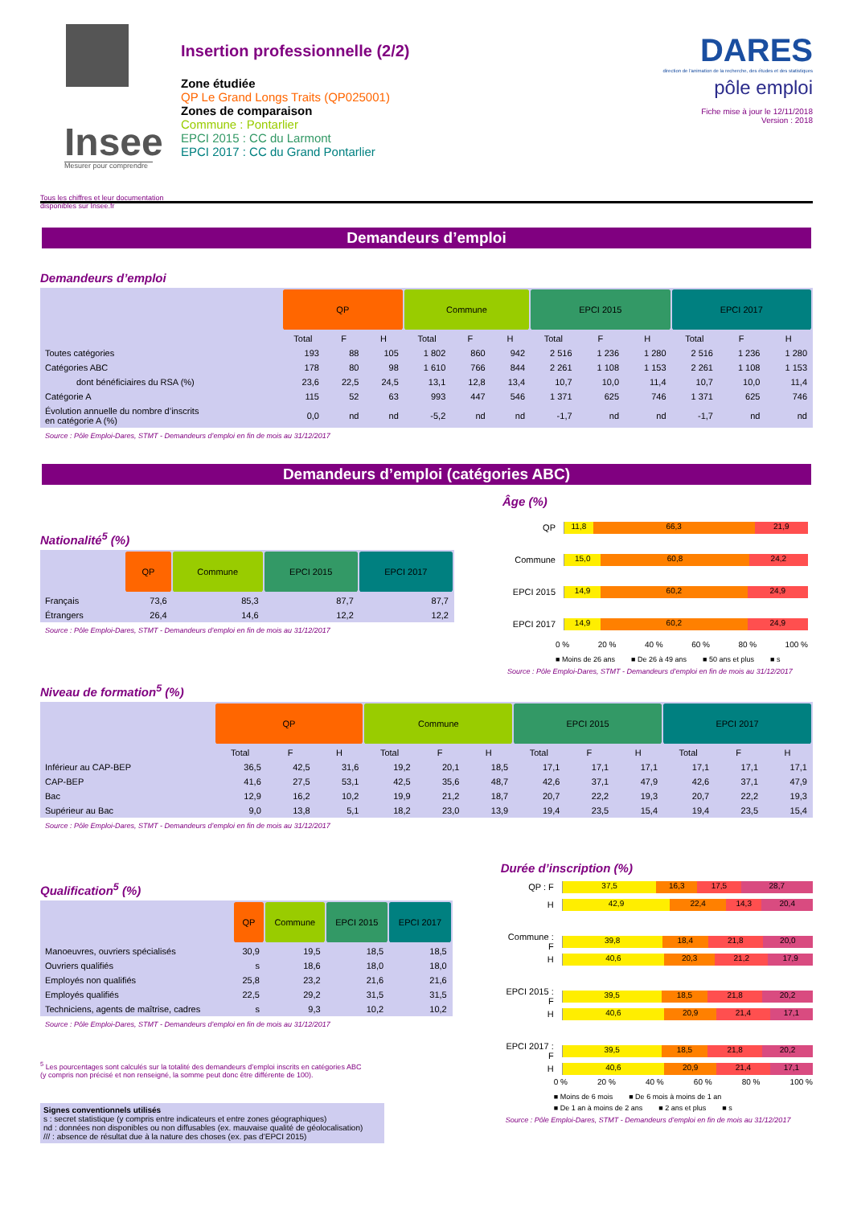Insee
Mesurer pour comprendre
Tous les chiffres et leur documentation disponibles sur Insee.fr
Insertion professionnelle (2/2)
Zone étudiée
QP Le Grand Longs Traits (QP025001)
Zones de comparaison
Commune : Pontarlier
EPCI 2015 : CC du Larmont
EPCI 2017 : CC du Grand Pontarlier
DARES
direction de l'animation de la recherche, des études et des statistiques
pôle emploi
Fiche mise à jour le 12/11/2018
Version : 2018
Demandeurs d’emploi
Demandeurs d’emploi
| | QP | | | Commune | | | EPCI 2015 | | | EPCI 2017 | | |
| --- | --- | --- | --- | --- | --- | --- | --- | --- | --- | --- | --- | --- |
| | Total | F | H | Total | F | H | Total | F | H | Total | F | H |
| Toutes catégories | 193 | 88 | 105 | 1 802 | 860 | 942 | 2 516 | 1 236 | 1 280 | 2 516 | 1 236 | 1 280 |
| Catégories ABC | 178 | 80 | 98 | 1 610 | 766 | 844 | 2 261 | 1 108 | 1 153 | 2 261 | 1 108 | 1 153 |
| dont bénéficiaires du RSA (%) | 23,6 | 22,5 | 24,5 | 13,1 | 12,8 | 13,4 | 10,7 | 10,0 | 11,4 | 10,7 | 10,0 | 11,4 |
| Catégorie A | 115 | 52 | 63 | 993 | 447 | 546 | 1 371 | 625 | 746 | 1 371 | 625 | 746 |
| Évolution annuelle du nombre d’inscrits en catégorie A (%) | 0,0 | nd | nd | -5,2 | nd | nd | -1,7 | nd | nd | -1,7 | nd | nd |
Source : Pôle Emploi-Dares, STMT - Demandeurs d’emploi en fin de mois au 31/12/2017
Demandeurs d’emploi (catégories ABC)
Nationalité<sup>5</sup> (%)
| | QP | Commune | EPCI 2015 | EPCI 2017 |
| --- | --- | --- | --- | --- |
| Français | 73,6 | 85,3 | 87,7 | 87,7 |
| Étrangers | 26,4 | 14,6 | 12,2 | 12,2 |
Source : Pôle Emploi-Dares, STMT - Demandeurs d’emploi en fin de mois au 31/12/2017
Âge (%)
QP
11,8 66,3 21,9
Commune
15,0 60,8 24,2
EPCI 2015
14,9 60,2 24,9
EPCI 2017
14,9 60,2 24,9
0 % 20 % 40 % 60 % 80 % 100 %
■ Moins de 26 ans ■ De 26 à 49 ans ■ 50 ans et plus ■ s
Source : Pôle Emploi-Dares, STMT - Demandeurs d’emploi en fin de mois au 31/12/2017
Niveau de formation<sup>5</sup> (%)
| | QP | | | Commune | | | EPCI 2015 | | | EPCI 2017 | | |
| --- | --- | --- | --- | --- | --- | --- | --- | --- | --- | --- | --- | --- |
| | Total | F | H | Total | F | H | Total | F | H | Total | F | H |
| Inférieur au CAP-BEP | 36,5 | 42,5 | 31,6 | 19,2 | 20,1 | 18,5 | 17,1 | 17,1 | 17,1 | 17,1 | 17,1 | 17,1 |
| CAP-BEP | 41,6 | 27,5 | 53,1 | 42,5 | 35,6 | 48,7 | 42,6 | 37,1 | 47,9 | 42,6 | 37,1 | 47,9 |
| Bac | 12,9 | 16,2 | 10,2 | 19,9 | 21,2 | 18,7 | 20,7 | 22,2 | 19,3 | 20,7 | 22,2 | 19,3 |
| Supérieur au Bac | 9,0 | 13,8 | 5,1 | 18,2 | 23,0 | 13,9 | 19,4 | 23,5 | 15,4 | 19,4 | 23,5 | 15,4 |
Source : Pôle Emploi-Dares, STMT - Demandeurs d’emploi en fin de mois au 31/12/2017
Qualification<sup>5</sup> (%)
| | QP | Commune | EPCI 2015 | EPCI 2017 |
| --- | --- | --- | --- | --- |
| Manoeuvres, ouvriers spécialisés | 30,9 | 19,5 | 18,5 | 18,5 |
| Ouvriers qualifiés | s | 18,6 | 18,0 | 18,0 |
| Employés non qualifiés | 25,8 | 23,2 | 21,6 | 21,6 |
| Employés qualifiés | 22,5 | 29,2 | 31,5 | 31,5 |
| Techniciens, agents de maîtrise, cadres | s | 9,3 | 10,2 | 10,2 |
Source : Pôle Emploi-Dares, STMT - Demandeurs d’emploi en fin de mois au 31/12/2017
<sup>5</sup> Les pourcentages sont calculés sur la totalité des demandeurs d’emploi inscrits en catégories ABC
(y compris non précisé et non renseigné, la somme peut donc être différente de 100).
Signes conventionnels utilisés
s : secret statistique (y compris entre indicateurs et entre zones géographiques)
nd : données non disponibles ou non diffusables (ex. mauvaise qualité de géolocalisation)
/// : absence de résultat due à la nature des choses (ex. pas d’EPCI 2015)
Durée d’inscription (%)
QP : F
37,5 16,3 17,5 28,7
H
42,9 22,4 14,3 20,4
Commune : F
39,8 18,4 21,8 20,0
H
40,6 20,3 21,2 17,9
EPCI 2015 : F
39,5 18,5 21,8 20,2
H
40,6 20,9 21,4 17,1
EPCI 2017 : F
39,5 18,5 21,8 20,2
H
40,6 20,9 21,4 17,1
0 % 20 % 40 % 60 % 80 % 100 %
■ Moins de 6 mois ■ De 6 mois à moins de 1 an ■ De 1 an à moins de 2 ans ■ 2 ans et plus ■ s
Source : Pôle Emploi-Dares, STMT - Demandeurs d’emploi en fin de mois au 31/12/2017